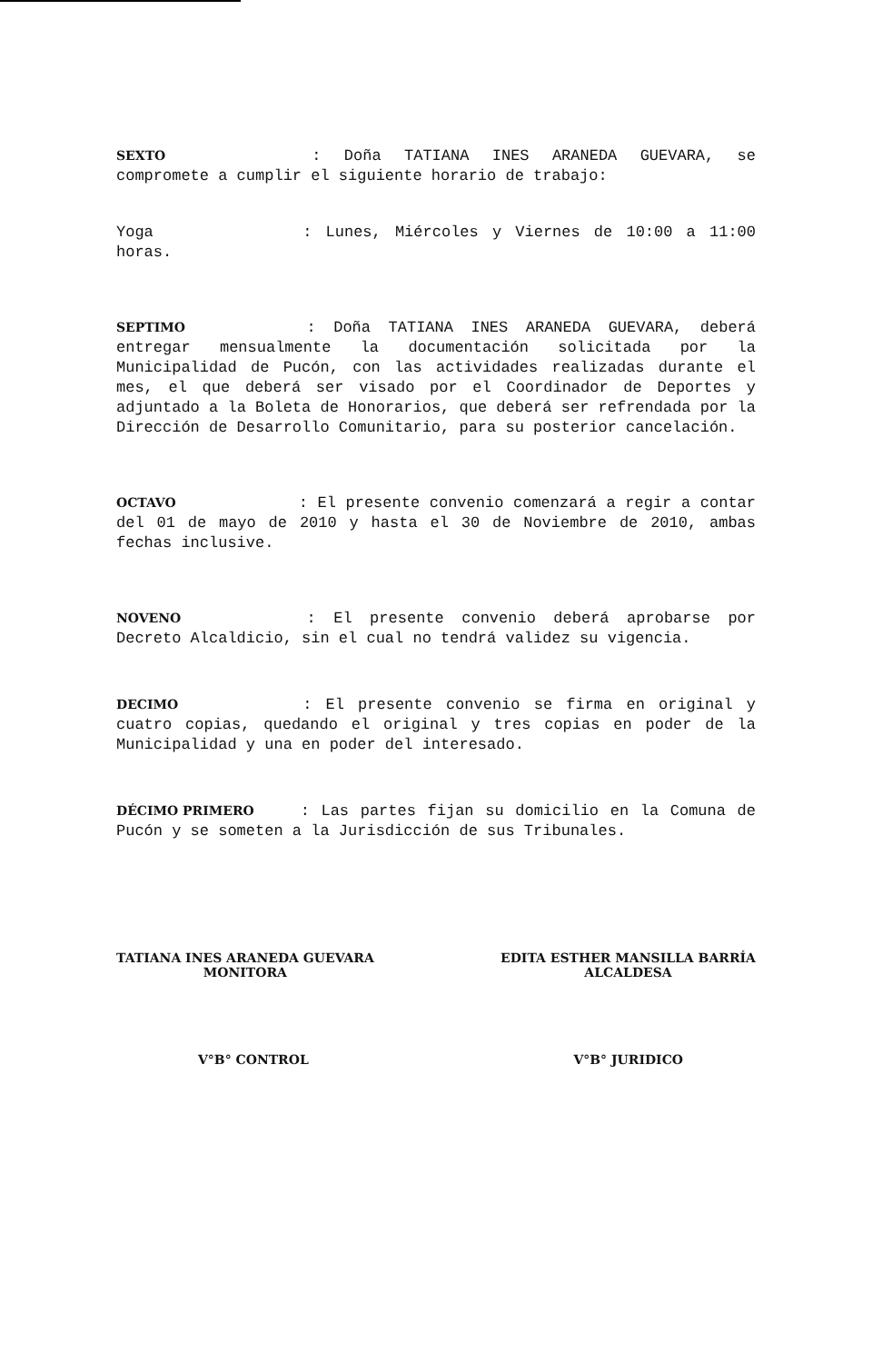SEXTO : Doña TATIANA INES ARANEDA GUEVARA, se compromete a cumplir el siguiente horario de trabajo:
Yoga : Lunes, Miércoles y Viernes de 10:00 a 11:00 horas.
SEPTIMO : Doña TATIANA INES ARANEDA GUEVARA, deberá entregar mensualmente la documentación solicitada por la Municipalidad de Pucón, con las actividades realizadas durante el mes, el que deberá ser visado por el Coordinador de Deportes y adjuntado a la Boleta de Honorarios, que deberá ser refrendada por la Dirección de Desarrollo Comunitario, para su posterior cancelación.
OCTAVO : El presente convenio comenzará a regir a contar del 01 de mayo de 2010 y hasta el 30 de Noviembre de 2010, ambas fechas inclusive.
NOVENO : El presente convenio deberá aprobarse por Decreto Alcaldicio, sin el cual no tendrá validez su vigencia.
DECIMO : El presente convenio se firma en original y cuatro copias, quedando el original y tres copias en poder de la Municipalidad y una en poder del interesado.
DÉCIMO PRIMERO : Las partes fijan su domicilio en la Comuna de Pucón y se someten a la Jurisdicción de sus Tribunales.
TATIANA INES ARANEDA GUEVARA
MONITORA
EDITA ESTHER MANSILLA BARRÍA
ALCALDESA
V°B° CONTROL V°B° JURIDICO